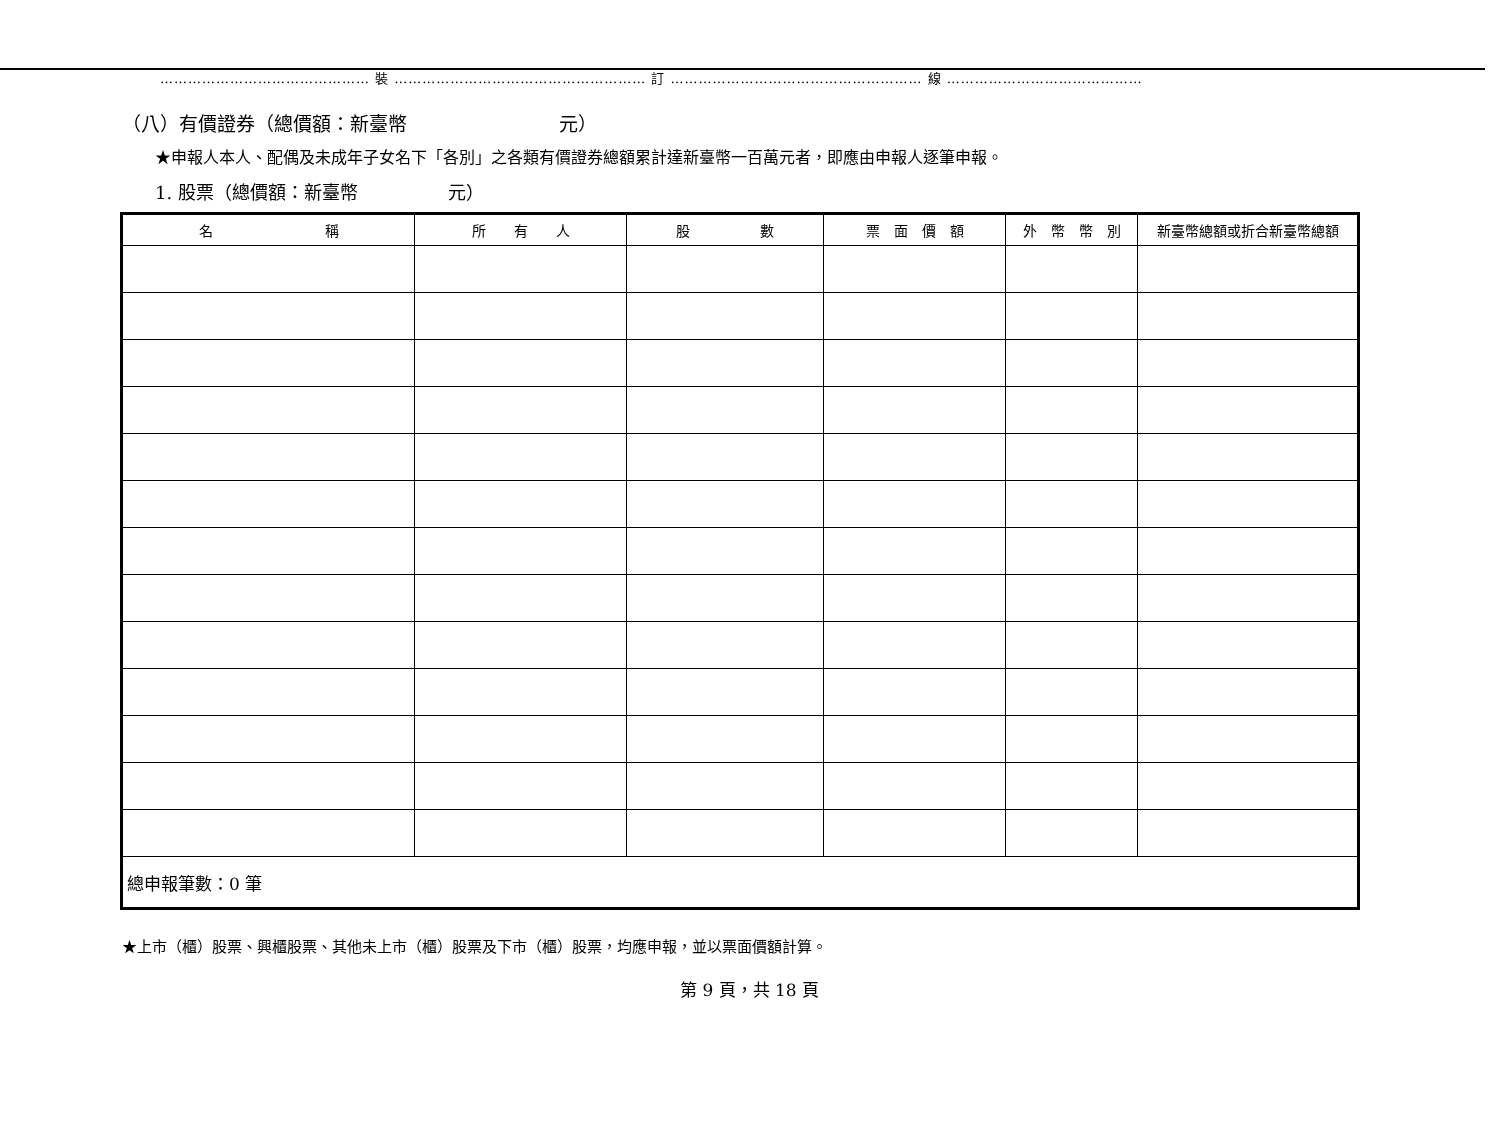……………………………………… 裝 ……………………………………………… 訂 ……………………………………………… 線 ……………………………………
（八）有價證券（總價額：新臺幣　　　　　　　　元）
★申報人本人、配偶及未成年子女名下「各別」之各類有價證券總額累計達新臺幣一百萬元者，即應由申報人逐筆申報。
1. 股票（總價額：新臺幣　　　　　元）
| 名 稱 | 所 有 人 | 股 數 | 票 面 價 額 | 外 幣 幣 別 | 新臺幣總額或折合新臺幣總額 |
| --- | --- | --- | --- | --- | --- |
| 總申報筆數：0 筆 | | | | | |
★上市（櫃）股票、興櫃股票、其他未上市（櫃）股票及下市（櫃）股票，均應申報，並以票面價額計算。
第 9 頁，共 18 頁